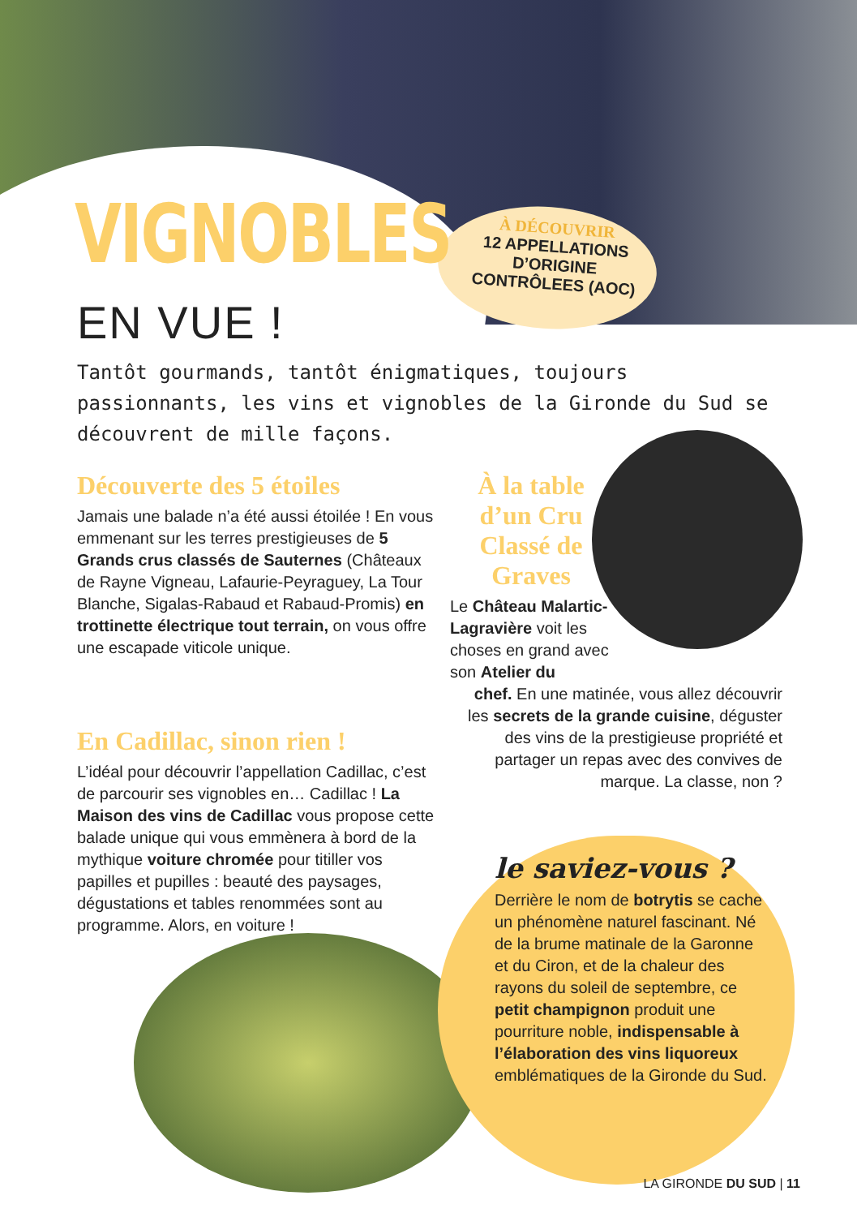VIGNOBLES
EN VUE !
À DÉCOUVRIR
12 APPELLATIONS D’ORIGINE CONTRÔLEES (AOC)
Tantôt gourmands, tantôt énigmatiques, toujours passionnants, les vins et vignobles de la Gironde du Sud se découvrent de mille façons.
Découverte des 5 étoiles
Jamais une balade n’a été aussi étoilée ! En vous emmenant sur les terres prestigieuses de 5 Grands crus classés de Sauternes (Châteaux de Rayne Vigneau, Lafaurie-Peyraguey, La Tour Blanche, Sigalas-Rabaud et Rabaud-Promis) en trottinette électrique tout terrain, on vous offre une escapade viticole unique.
En Cadillac, sinon rien !
L’idéal pour découvrir l’appellation Cadillac, c’est de parcourir ses vignobles en… Cadillac ! La Maison des vins de Cadillac vous propose cette balade unique qui vous emmènera à bord de la mythique voiture chromée pour titiller vos papilles et pupilles : beauté des paysages, dégustations et tables renommées sont au programme. Alors, en voiture !
À la table d’un Cru Classé de Graves
Le Château Malartic-Lagravière voit les choses en grand avec son Atelier du
chef. En une matinée, vous allez découvrir les secrets de la grande cuisine, déguster des vins de la prestigieuse propriété et partager un repas avec des convives de marque. La classe, non ?
le saviez-vous ?
Derrière le nom de botrytis se cache un phénomène naturel fascinant. Né de la brume matinale de la Garonne et du Ciron, et de la chaleur des rayons du soleil de septembre, ce petit champignon produit une pourriture noble, indispensable à l’élaboration des vins liquoreux emblématiques de la Gironde du Sud.
LA GIRONDE DU SUD | 11